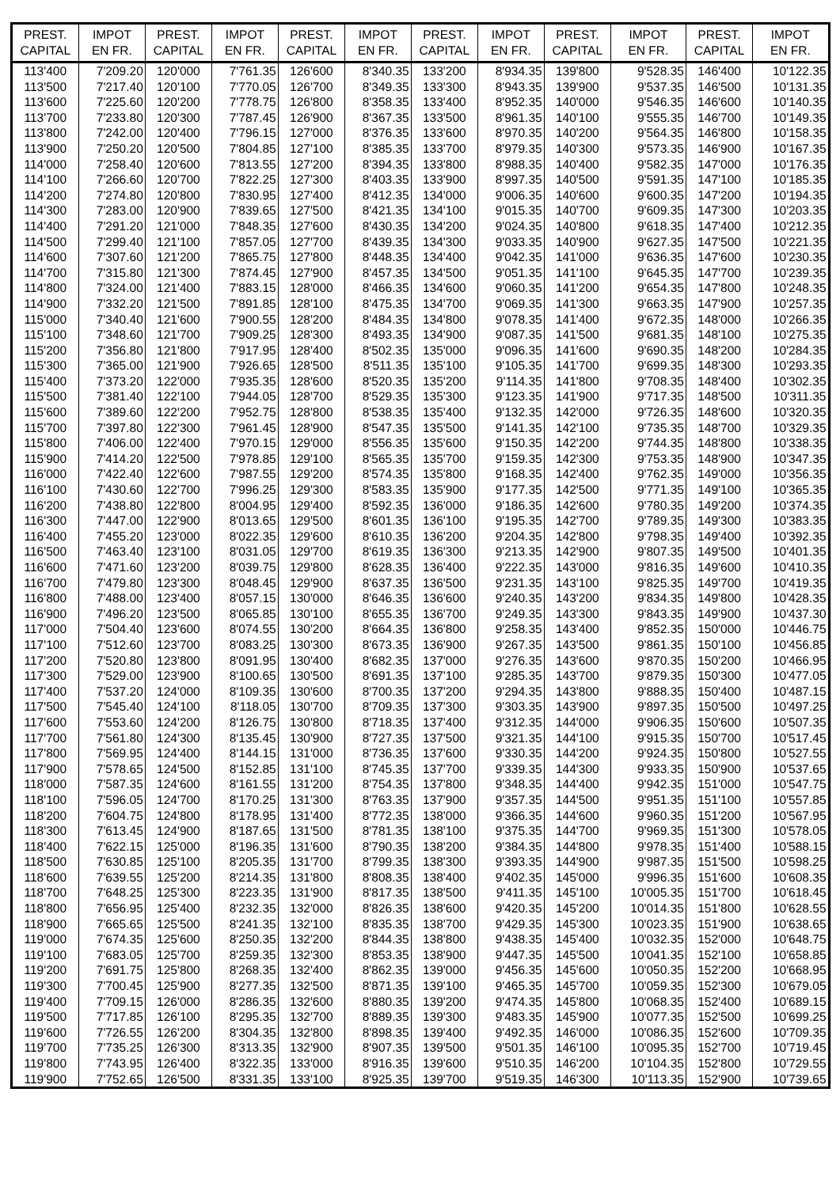| PREST. CAPITAL | IMPOT EN FR. | PREST. CAPITAL | IMPOT EN FR. | PREST. CAPITAL | IMPOT EN FR. | PREST. CAPITAL | IMPOT EN FR. | PREST. CAPITAL | IMPOT EN FR. | PREST. CAPITAL | IMPOT EN FR. |
| --- | --- | --- | --- | --- | --- | --- | --- | --- | --- | --- | --- |
| 113'400 | 7'209.20 | 120'000 | 7'761.35 | 126'600 | 8'340.35 | 133'200 | 8'934.35 | 139'800 | 9'528.35 | 146'400 | 10'122.35 |
| 113'500 | 7'217.40 | 120'100 | 7'770.05 | 126'700 | 8'349.35 | 133'300 | 8'943.35 | 139'900 | 9'537.35 | 146'500 | 10'131.35 |
| 113'600 | 7'225.60 | 120'200 | 7'778.75 | 126'800 | 8'358.35 | 133'400 | 8'952.35 | 140'000 | 9'546.35 | 146'600 | 10'140.35 |
| 113'700 | 7'233.80 | 120'300 | 7'787.45 | 126'900 | 8'367.35 | 133'500 | 8'961.35 | 140'100 | 9'555.35 | 146'700 | 10'149.35 |
| 113'800 | 7'242.00 | 120'400 | 7'796.15 | 127'000 | 8'376.35 | 133'600 | 8'970.35 | 140'200 | 9'564.35 | 146'800 | 10'158.35 |
| 113'900 | 7'250.20 | 120'500 | 7'804.85 | 127'100 | 8'385.35 | 133'700 | 8'979.35 | 140'300 | 9'573.35 | 146'900 | 10'167.35 |
| 114'000 | 7'258.40 | 120'600 | 7'813.55 | 127'200 | 8'394.35 | 133'800 | 8'988.35 | 140'400 | 9'582.35 | 147'000 | 10'176.35 |
| 114'100 | 7'266.60 | 120'700 | 7'822.25 | 127'300 | 8'403.35 | 133'900 | 8'997.35 | 140'500 | 9'591.35 | 147'100 | 10'185.35 |
| 114'200 | 7'274.80 | 120'800 | 7'830.95 | 127'400 | 8'412.35 | 134'000 | 9'006.35 | 140'600 | 9'600.35 | 147'200 | 10'194.35 |
| 114'300 | 7'283.00 | 120'900 | 7'839.65 | 127'500 | 8'421.35 | 134'100 | 9'015.35 | 140'700 | 9'609.35 | 147'300 | 10'203.35 |
| 114'400 | 7'291.20 | 121'000 | 7'848.35 | 127'600 | 8'430.35 | 134'200 | 9'024.35 | 140'800 | 9'618.35 | 147'400 | 10'212.35 |
| 114'500 | 7'299.40 | 121'100 | 7'857.05 | 127'700 | 8'439.35 | 134'300 | 9'033.35 | 140'900 | 9'627.35 | 147'500 | 10'221.35 |
| 114'600 | 7'307.60 | 121'200 | 7'865.75 | 127'800 | 8'448.35 | 134'400 | 9'042.35 | 141'000 | 9'636.35 | 147'600 | 10'230.35 |
| 114'700 | 7'315.80 | 121'300 | 7'874.45 | 127'900 | 8'457.35 | 134'500 | 9'051.35 | 141'100 | 9'645.35 | 147'700 | 10'239.35 |
| 114'800 | 7'324.00 | 121'400 | 7'883.15 | 128'000 | 8'466.35 | 134'600 | 9'060.35 | 141'200 | 9'654.35 | 147'800 | 10'248.35 |
| 114'900 | 7'332.20 | 121'500 | 7'891.85 | 128'100 | 8'475.35 | 134'700 | 9'069.35 | 141'300 | 9'663.35 | 147'900 | 10'257.35 |
| 115'000 | 7'340.40 | 121'600 | 7'900.55 | 128'200 | 8'484.35 | 134'800 | 9'078.35 | 141'400 | 9'672.35 | 148'000 | 10'266.35 |
| 115'100 | 7'348.60 | 121'700 | 7'909.25 | 128'300 | 8'493.35 | 134'900 | 9'087.35 | 141'500 | 9'681.35 | 148'100 | 10'275.35 |
| 115'200 | 7'356.80 | 121'800 | 7'917.95 | 128'400 | 8'502.35 | 135'000 | 9'096.35 | 141'600 | 9'690.35 | 148'200 | 10'284.35 |
| 115'300 | 7'365.00 | 121'900 | 7'926.65 | 128'500 | 8'511.35 | 135'100 | 9'105.35 | 141'700 | 9'699.35 | 148'300 | 10'293.35 |
| 115'400 | 7'373.20 | 122'000 | 7'935.35 | 128'600 | 8'520.35 | 135'200 | 9'114.35 | 141'800 | 9'708.35 | 148'400 | 10'302.35 |
| 115'500 | 7'381.40 | 122'100 | 7'944.05 | 128'700 | 8'529.35 | 135'300 | 9'123.35 | 141'900 | 9'717.35 | 148'500 | 10'311.35 |
| 115'600 | 7'389.60 | 122'200 | 7'952.75 | 128'800 | 8'538.35 | 135'400 | 9'132.35 | 142'000 | 9'726.35 | 148'600 | 10'320.35 |
| 115'700 | 7'397.80 | 122'300 | 7'961.45 | 128'900 | 8'547.35 | 135'500 | 9'141.35 | 142'100 | 9'735.35 | 148'700 | 10'329.35 |
| 115'800 | 7'406.00 | 122'400 | 7'970.15 | 129'000 | 8'556.35 | 135'600 | 9'150.35 | 142'200 | 9'744.35 | 148'800 | 10'338.35 |
| 115'900 | 7'414.20 | 122'500 | 7'978.85 | 129'100 | 8'565.35 | 135'700 | 9'159.35 | 142'300 | 9'753.35 | 148'900 | 10'347.35 |
| 116'000 | 7'422.40 | 122'600 | 7'987.55 | 129'200 | 8'574.35 | 135'800 | 9'168.35 | 142'400 | 9'762.35 | 149'000 | 10'356.35 |
| 116'100 | 7'430.60 | 122'700 | 7'996.25 | 129'300 | 8'583.35 | 135'900 | 9'177.35 | 142'500 | 9'771.35 | 149'100 | 10'365.35 |
| 116'200 | 7'438.80 | 122'800 | 8'004.95 | 129'400 | 8'592.35 | 136'000 | 9'186.35 | 142'600 | 9'780.35 | 149'200 | 10'374.35 |
| 116'300 | 7'447.00 | 122'900 | 8'013.65 | 129'500 | 8'601.35 | 136'100 | 9'195.35 | 142'700 | 9'789.35 | 149'300 | 10'383.35 |
| 116'400 | 7'455.20 | 123'000 | 8'022.35 | 129'600 | 8'610.35 | 136'200 | 9'204.35 | 142'800 | 9'798.35 | 149'400 | 10'392.35 |
| 116'500 | 7'463.40 | 123'100 | 8'031.05 | 129'700 | 8'619.35 | 136'300 | 9'213.35 | 142'900 | 9'807.35 | 149'500 | 10'401.35 |
| 116'600 | 7'471.60 | 123'200 | 8'039.75 | 129'800 | 8'628.35 | 136'400 | 9'222.35 | 143'000 | 9'816.35 | 149'600 | 10'410.35 |
| 116'700 | 7'479.80 | 123'300 | 8'048.45 | 129'900 | 8'637.35 | 136'500 | 9'231.35 | 143'100 | 9'825.35 | 149'700 | 10'419.35 |
| 116'800 | 7'488.00 | 123'400 | 8'057.15 | 130'000 | 8'646.35 | 136'600 | 9'240.35 | 143'200 | 9'834.35 | 149'800 | 10'428.35 |
| 116'900 | 7'496.20 | 123'500 | 8'065.85 | 130'100 | 8'655.35 | 136'700 | 9'249.35 | 143'300 | 9'843.35 | 149'900 | 10'437.30 |
| 117'000 | 7'504.40 | 123'600 | 8'074.55 | 130'200 | 8'664.35 | 136'800 | 9'258.35 | 143'400 | 9'852.35 | 150'000 | 10'446.75 |
| 117'100 | 7'512.60 | 123'700 | 8'083.25 | 130'300 | 8'673.35 | 136'900 | 9'267.35 | 143'500 | 9'861.35 | 150'100 | 10'456.85 |
| 117'200 | 7'520.80 | 123'800 | 8'091.95 | 130'400 | 8'682.35 | 137'000 | 9'276.35 | 143'600 | 9'870.35 | 150'200 | 10'466.95 |
| 117'300 | 7'529.00 | 123'900 | 8'100.65 | 130'500 | 8'691.35 | 137'100 | 9'285.35 | 143'700 | 9'879.35 | 150'300 | 10'477.05 |
| 117'400 | 7'537.20 | 124'000 | 8'109.35 | 130'600 | 8'700.35 | 137'200 | 9'294.35 | 143'800 | 9'888.35 | 150'400 | 10'487.15 |
| 117'500 | 7'545.40 | 124'100 | 8'118.05 | 130'700 | 8'709.35 | 137'300 | 9'303.35 | 143'900 | 9'897.35 | 150'500 | 10'497.25 |
| 117'600 | 7'553.60 | 124'200 | 8'126.75 | 130'800 | 8'718.35 | 137'400 | 9'312.35 | 144'000 | 9'906.35 | 150'600 | 10'507.35 |
| 117'700 | 7'561.80 | 124'300 | 8'135.45 | 130'900 | 8'727.35 | 137'500 | 9'321.35 | 144'100 | 9'915.35 | 150'700 | 10'517.45 |
| 117'800 | 7'569.95 | 124'400 | 8'144.15 | 131'000 | 8'736.35 | 137'600 | 9'330.35 | 144'200 | 9'924.35 | 150'800 | 10'527.55 |
| 117'900 | 7'578.65 | 124'500 | 8'152.85 | 131'100 | 8'745.35 | 137'700 | 9'339.35 | 144'300 | 9'933.35 | 150'900 | 10'537.65 |
| 118'000 | 7'587.35 | 124'600 | 8'161.55 | 131'200 | 8'754.35 | 137'800 | 9'348.35 | 144'400 | 9'942.35 | 151'000 | 10'547.75 |
| 118'100 | 7'596.05 | 124'700 | 8'170.25 | 131'300 | 8'763.35 | 137'900 | 9'357.35 | 144'500 | 9'951.35 | 151'100 | 10'557.85 |
| 118'200 | 7'604.75 | 124'800 | 8'178.95 | 131'400 | 8'772.35 | 138'000 | 9'366.35 | 144'600 | 9'960.35 | 151'200 | 10'567.95 |
| 118'300 | 7'613.45 | 124'900 | 8'187.65 | 131'500 | 8'781.35 | 138'100 | 9'375.35 | 144'700 | 9'969.35 | 151'300 | 10'578.05 |
| 118'400 | 7'622.15 | 125'000 | 8'196.35 | 131'600 | 8'790.35 | 138'200 | 9'384.35 | 144'800 | 9'978.35 | 151'400 | 10'588.15 |
| 118'500 | 7'630.85 | 125'100 | 8'205.35 | 131'700 | 8'799.35 | 138'300 | 9'393.35 | 144'900 | 9'987.35 | 151'500 | 10'598.25 |
| 118'600 | 7'639.55 | 125'200 | 8'214.35 | 131'800 | 8'808.35 | 138'400 | 9'402.35 | 145'000 | 9'996.35 | 151'600 | 10'608.35 |
| 118'700 | 7'648.25 | 125'300 | 8'223.35 | 131'900 | 8'817.35 | 138'500 | 9'411.35 | 145'100 | 10'005.35 | 151'700 | 10'618.45 |
| 118'800 | 7'656.95 | 125'400 | 8'232.35 | 132'000 | 8'826.35 | 138'600 | 9'420.35 | 145'200 | 10'014.35 | 151'800 | 10'628.55 |
| 118'900 | 7'665.65 | 125'500 | 8'241.35 | 132'100 | 8'835.35 | 138'700 | 9'429.35 | 145'300 | 10'023.35 | 151'900 | 10'638.65 |
| 119'000 | 7'674.35 | 125'600 | 8'250.35 | 132'200 | 8'844.35 | 138'800 | 9'438.35 | 145'400 | 10'032.35 | 152'000 | 10'648.75 |
| 119'100 | 7'683.05 | 125'700 | 8'259.35 | 132'300 | 8'853.35 | 138'900 | 9'447.35 | 145'500 | 10'041.35 | 152'100 | 10'658.85 |
| 119'200 | 7'691.75 | 125'800 | 8'268.35 | 132'400 | 8'862.35 | 139'000 | 9'456.35 | 145'600 | 10'050.35 | 152'200 | 10'668.95 |
| 119'300 | 7'700.45 | 125'900 | 8'277.35 | 132'500 | 8'871.35 | 139'100 | 9'465.35 | 145'700 | 10'059.35 | 152'300 | 10'679.05 |
| 119'400 | 7'709.15 | 126'000 | 8'286.35 | 132'600 | 8'880.35 | 139'200 | 9'474.35 | 145'800 | 10'068.35 | 152'400 | 10'689.15 |
| 119'500 | 7'717.85 | 126'100 | 8'295.35 | 132'700 | 8'889.35 | 139'300 | 9'483.35 | 145'900 | 10'077.35 | 152'500 | 10'699.25 |
| 119'600 | 7'726.55 | 126'200 | 8'304.35 | 132'800 | 8'898.35 | 139'400 | 9'492.35 | 146'000 | 10'086.35 | 152'600 | 10'709.35 |
| 119'700 | 7'735.25 | 126'300 | 8'313.35 | 132'900 | 8'907.35 | 139'500 | 9'501.35 | 146'100 | 10'095.35 | 152'700 | 10'719.45 |
| 119'800 | 7'743.95 | 126'400 | 8'322.35 | 133'000 | 8'916.35 | 139'600 | 9'510.35 | 146'200 | 10'104.35 | 152'800 | 10'729.55 |
| 119'900 | 7'752.65 | 126'500 | 8'331.35 | 133'100 | 8'925.35 | 139'700 | 9'519.35 | 146'300 | 10'113.35 | 152'900 | 10'739.65 |